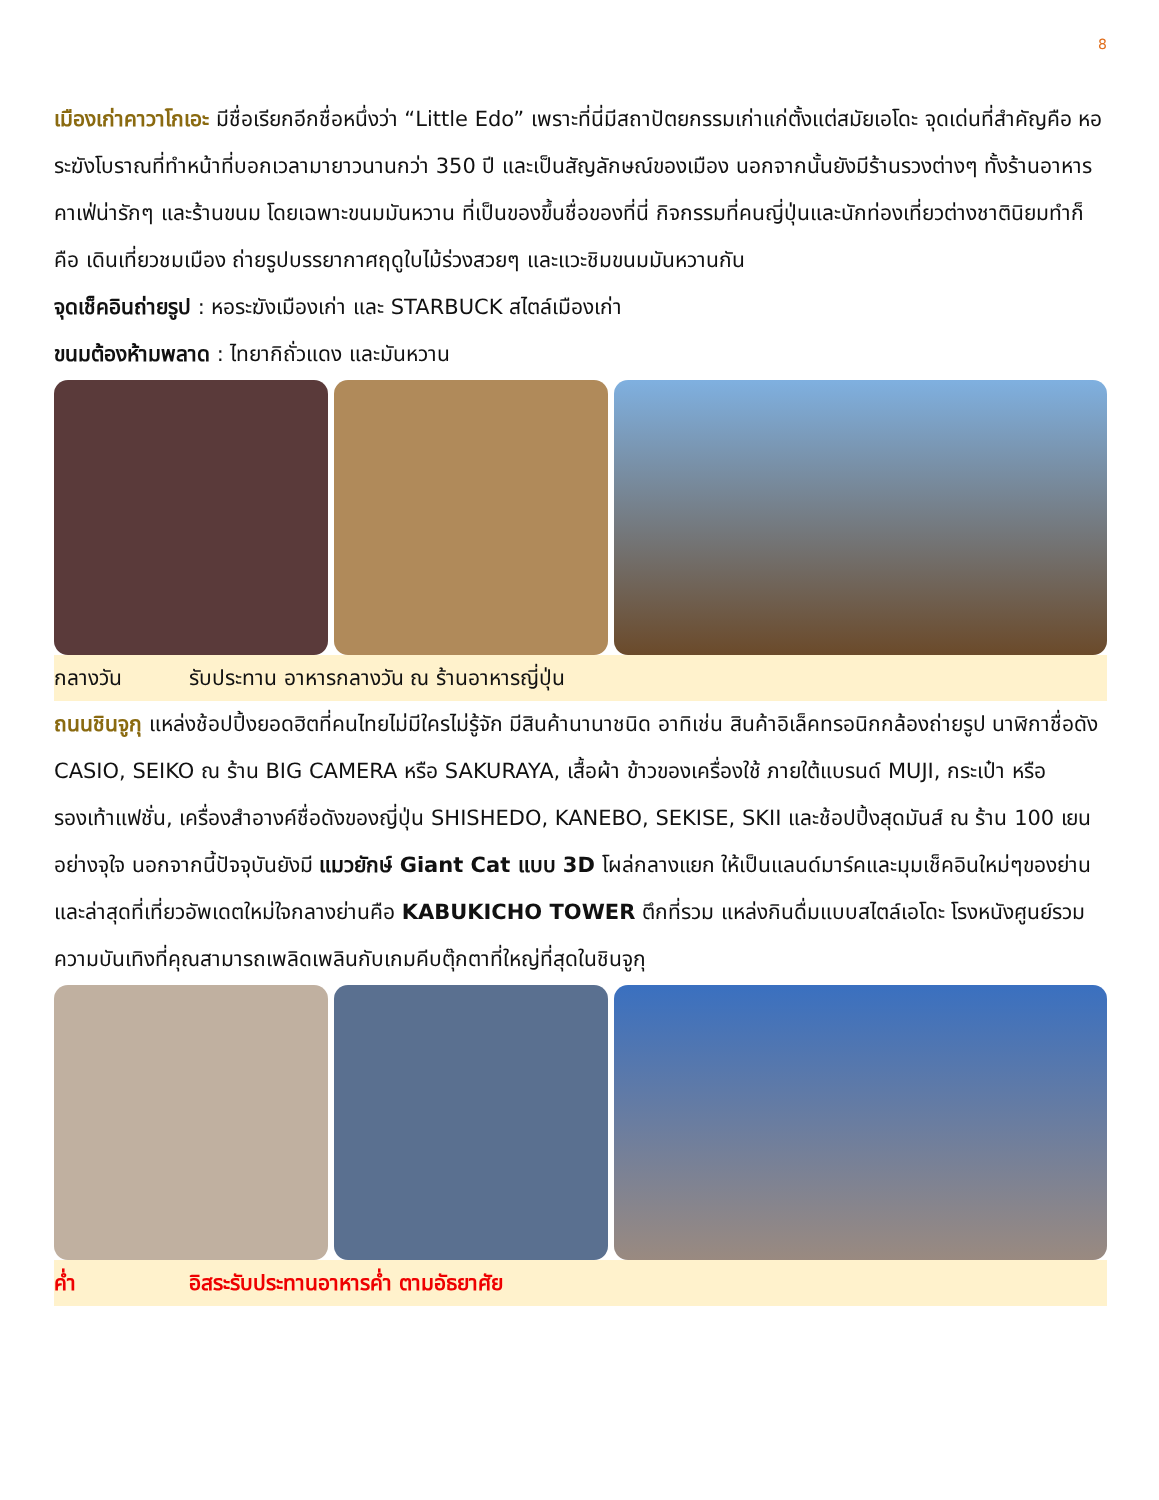8
เมืองเก่าคาวาโกเอะ มีชื่อเรียกอีกชื่อหนึ่งว่า “Little Edo” เพราะที่นี่มีสถาปัตยกรรมเก่าแก่ตั้งแต่สมัยเอโดะ จุดเด่นที่สำคัญคือ หอระฆังโบราณที่ทำหน้าที่บอกเวลามายาวนานกว่า 350 ปี และเป็นสัญลักษณ์ของเมือง นอกจากนั้นยังมีร้านรวงต่างๆ ทั้งร้านอาหาร คาเฟ่น่ารักๆ และร้านขนม โดยเฉพาะขนมมันหวาน ที่เป็นของขึ้นชื่อของที่นี่ กิจกรรมที่คนญี่ปุ่นและนักท่องเที่ยวต่างชาตินิยมทำก็คือ เดินเที่ยวชมเมือง ถ่ายรูปบรรยากาศฤดูใบไม้ร่วงสวยๆ และแวะชิมขนมมันหวานกัน
จุดเช็คอินถ่ายรูป : หอระฆังเมืองเก่า และ STARBUCK สไตล์เมืองเก่า
ขนมต้องห้ามพลาด : ไทยากิถั่วแดง และมันหวาน
กลางวัน รับประทาน อาหารกลางวัน ณ ร้านอาหารญี่ปุ่น
ถนนชินจูกุ แหล่งช้อปปิ้งยอดฮิตที่คนไทยไม่มีใครไม่รู้จัก มีสินค้านานาชนิด อาทิเช่น สินค้าอิเล็คทรอนิกกล้องถ่ายรูป นาฬิกาชื่อดัง CASIO, SEIKO ณ ร้าน BIG CAMERA หรือ SAKURAYA, เสื้อผ้า ข้าวของเครื่องใช้ ภายใต้แบรนด์ MUJI, กระเป๋า หรือ รองเท้าแฟชั่น, เครื่องสำอางค์ชื่อดังของญี่ปุ่น SHISHEDO, KANEBO, SEKISE, SKII และช้อปปิ้งสุดมันส์ ณ ร้าน 100 เยนอย่างจุใจ นอกจากนี้ปัจจุบันยังมี แมวยักษ์ Giant Cat แบบ 3D โผล่กลางแยก ให้เป็นแลนด์มาร์คและมุมเช็คอินใหม่ๆของย่าน และล่าสุดที่เที่ยวอัพเดตใหม่ใจกลางย่านคือ KABUKICHO TOWER ตึกที่รวม แหล่งกินดื่มแบบสไตล์เอโดะ โรงหนังศูนย์รวมความบันเทิงที่คุณสามารถเพลิดเพลินกับเกมคีบตุ๊กตาที่ใหญ่ที่สุดในชินจูกุ
ค่ำ อิสระรับประทานอาหารค่ำ ตามอัธยาศัย